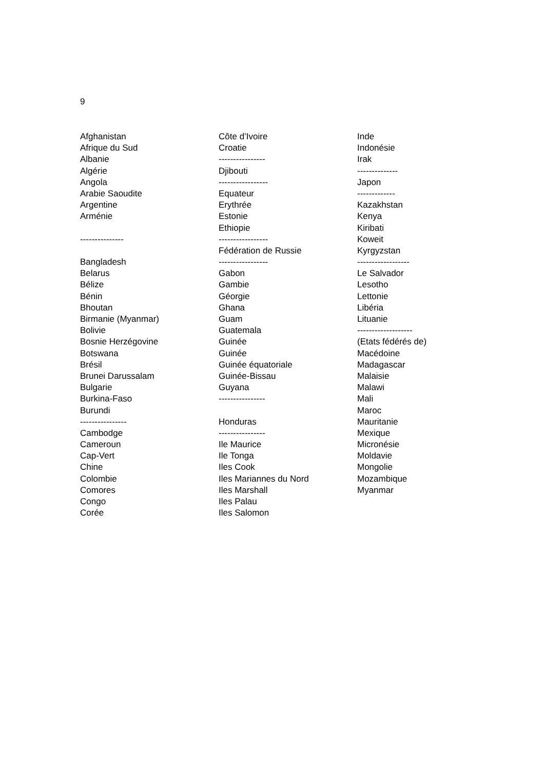9
Afghanistan
Afrique du Sud
Albanie
Algérie
Angola
Arabie Saoudite
Argentine
Arménie
---------------
Bangladesh
Belarus
Bélize
Bénin
Bhoutan
Birmanie (Myanmar)
Bolivie
Bosnie Herzégovine
Botswana
Brésil
Brunei Darussalam
Bulgarie
Burkina-Faso
Burundi
----------------
Cambodge
Cameroun
Cap-Vert
Chine
Colombie
Comores
Congo
Corée
Côte d’Ivoire
Croatie
----------------
Djibouti
-----------------
Equateur
Erythrée
Estonie
Ethiopie
-----------------
Fédération de Russie
-----------------
Gabon
Gambie
Géorgie
Ghana
Guam
Guatemala
Guinée
Guinée
Guinée équatoriale
Guinée-Bissau
Guyana
----------------
Honduras
----------------
Ile Maurice
Ile Tonga
Iles Cook
Iles Mariannes du Nord
Iles Marshall
Iles Palau
Iles Salomon
Inde
Indonésie
Irak
--------------
Japon
-------------
Kazakhstan
Kenya
Kiribati
Koweit
Kyrgyzstan
------------------
Le Salvador
Lesotho
Lettonie
Libéria
Lituanie
-------------------
(Etats fédérés de)
Macédoine
Madagascar
Malaisie
Malawi
Mali
Maroc
Mauritanie
Mexique
Micronésie
Moldavie
Mongolie
Mozambique
Myanmar